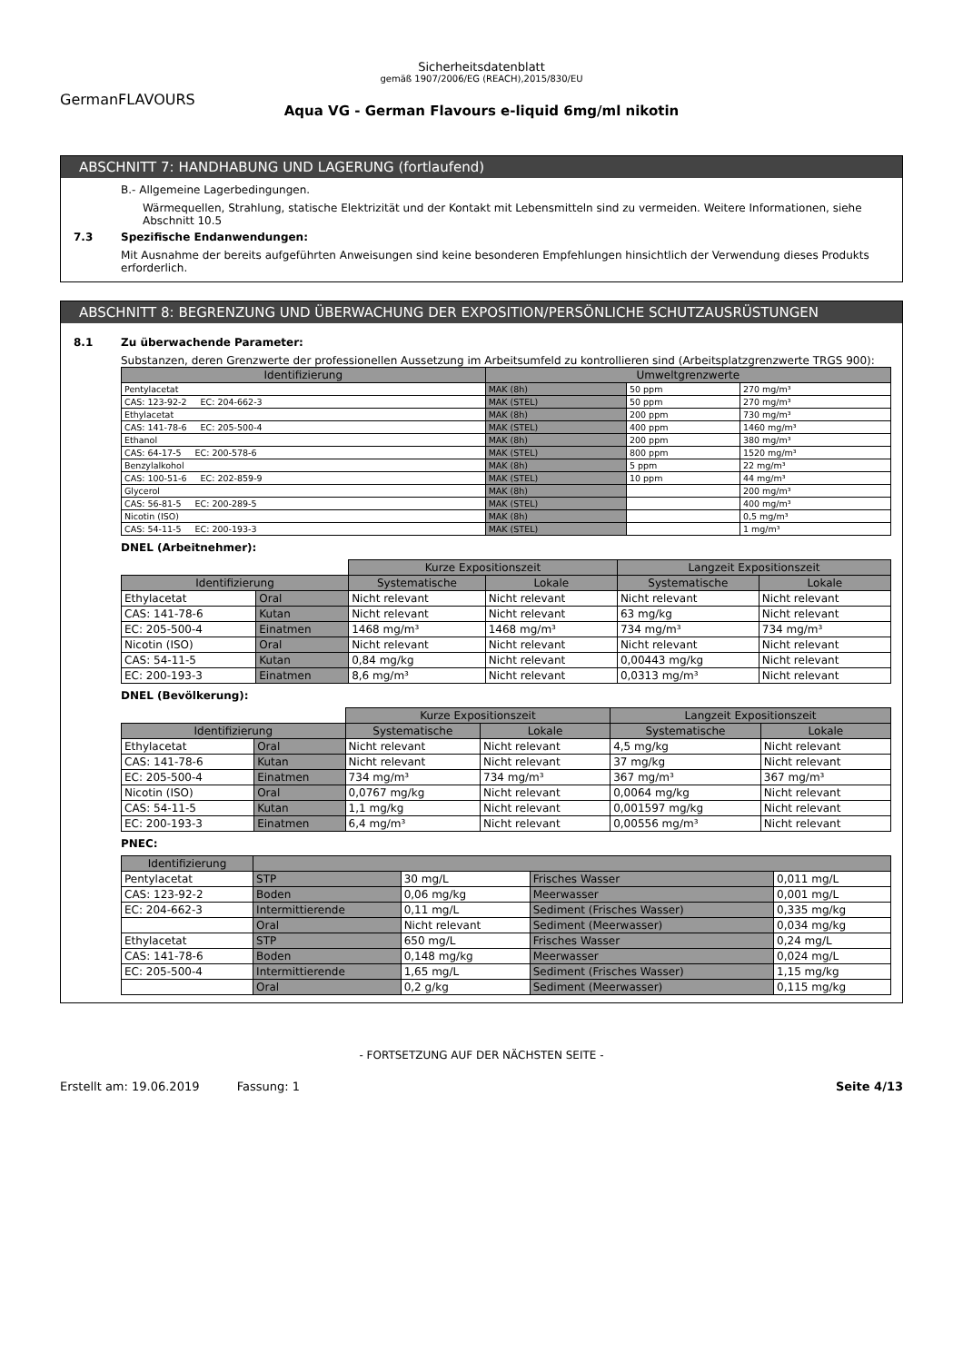Sicherheitsdatenblatt
gemäß 1907/2006/EG (REACH),2015/830/EU
GermanFLAVOURS
Aqua VG - German Flavours e-liquid 6mg/ml nikotin
ABSCHNITT 7: HANDHABUNG UND LAGERUNG (fortlaufend)
B.- Allgemeine Lagerbedingungen.
Wärmequellen, Strahlung, statische Elektrizität und der Kontakt mit Lebensmitteln sind zu vermeiden. Weitere Informationen, siehe Abschnitt 10.5
7.3 Spezifische Endanwendungen:
Mit Ausnahme der bereits aufgeführten Anweisungen sind keine besonderen Empfehlungen hinsichtlich der Verwendung dieses Produkts erforderlich.
ABSCHNITT 8: BEGRENZUNG UND ÜBERWACHUNG DER EXPOSITION/PERSÖNLICHE SCHUTZAUSRÜSTUNGEN
8.1 Zu überwachende Parameter:
Substanzen, deren Grenzwerte der professionellen Aussetzung im Arbeitsumfeld zu kontrollieren sind (Arbeitsplatzgrenzwerte TRGS 900):
| Identifizierung | Umweltgrenzwerte | | |
| --- | --- | --- | --- |
| Pentylacetat | MAK (8h) | 50 ppm | 270 mg/m³ |
| CAS: 123-92-2 EC: 204-662-3 | MAK (STEL) | 50 ppm | 270 mg/m³ |
| Ethylacetat | MAK (8h) | 200 ppm | 730 mg/m³ |
| CAS: 141-78-6 EC: 205-500-4 | MAK (STEL) | 400 ppm | 1460 mg/m³ |
| Ethanol | MAK (8h) | 200 ppm | 380 mg/m³ |
| CAS: 64-17-5 EC: 200-578-6 | MAK (STEL) | 800 ppm | 1520 mg/m³ |
| Benzylalkohol | MAK (8h) | 5 ppm | 22 mg/m³ |
| CAS: 100-51-6 EC: 202-859-9 | MAK (STEL) | 10 ppm | 44 mg/m³ |
| Glycerol | MAK (8h) | | 200 mg/m³ |
| CAS: 56-81-5 EC: 200-289-5 | MAK (STEL) | | 400 mg/m³ |
| Nicotin (ISO) | MAK (8h) | | 0,5 mg/m³ |
| CAS: 54-11-5 EC: 200-193-3 | MAK (STEL) | | 1 mg/m³ |
DNEL (Arbeitnehmer):
| | | Kurze Expositionszeit | | Langzeit Expositionszeit | |
| Identifizierung | | Systematische | Lokale | Systematische | Lokale |
| Ethylacetat | Oral | Nicht relevant | Nicht relevant | Nicht relevant | Nicht relevant |
| CAS: 141-78-6 | Kutan | Nicht relevant | Nicht relevant | 63 mg/kg | Nicht relevant |
| EC: 205-500-4 | Einatmen | 1468 mg/m³ | 1468 mg/m³ | 734 mg/m³ | 734 mg/m³ |
| Nicotin (ISO) | Oral | Nicht relevant | Nicht relevant | Nicht relevant | Nicht relevant |
| CAS: 54-11-5 | Kutan | 0,84 mg/kg | Nicht relevant | 0,00443 mg/kg | Nicht relevant |
| EC: 200-193-3 | Einatmen | 8,6 mg/m³ | Nicht relevant | 0,0313 mg/m³ | Nicht relevant |
DNEL (Bevölkerung):
| | | Kurze Expositionszeit | | Langzeit Expositionszeit | |
| Identifizierung | | Systematische | Lokale | Systematische | Lokale |
| Ethylacetat | Oral | Nicht relevant | Nicht relevant | 4,5 mg/kg | Nicht relevant |
| CAS: 141-78-6 | Kutan | Nicht relevant | Nicht relevant | 37 mg/kg | Nicht relevant |
| EC: 205-500-4 | Einatmen | 734 mg/m³ | 734 mg/m³ | 367 mg/m³ | 367 mg/m³ |
| Nicotin (ISO) | Oral | 0,0767 mg/kg | Nicht relevant | 0,0064 mg/kg | Nicht relevant |
| CAS: 54-11-5 | Kutan | 1,1 mg/kg | Nicht relevant | 0,001597 mg/kg | Nicht relevant |
| EC: 200-193-3 | Einatmen | 6,4 mg/m³ | Nicht relevant | 0,00556 mg/m³ | Nicht relevant |
PNEC:
| Identifizierung | | | | |
| --- | --- | --- | --- | --- |
| Pentylacetat | STP | 30 mg/L | Frisches Wasser | 0,011 mg/L |
| CAS: 123-92-2 | Boden | 0,06 mg/kg | Meerwasser | 0,001 mg/L |
| EC: 204-662-3 | Intermittierende | 0,11 mg/L | Sediment (Frisches Wasser) | 0,335 mg/kg |
| | Oral | Nicht relevant | Sediment (Meerwasser) | 0,034 mg/kg |
| Ethylacetat | STP | 650 mg/L | Frisches Wasser | 0,24 mg/L |
| CAS: 141-78-6 | Boden | 0,148 mg/kg | Meerwasser | 0,024 mg/L |
| EC: 205-500-4 | Intermittierende | 1,65 mg/L | Sediment (Frisches Wasser) | 1,15 mg/kg |
| | Oral | 0,2 g/kg | Sediment (Meerwasser) | 0,115 mg/kg |
- FORTSETZUNG AUF DER NÄCHSTEN SEITE -
Erstellt am: 19.06.2019 Fassung: 1 Seite 4/13